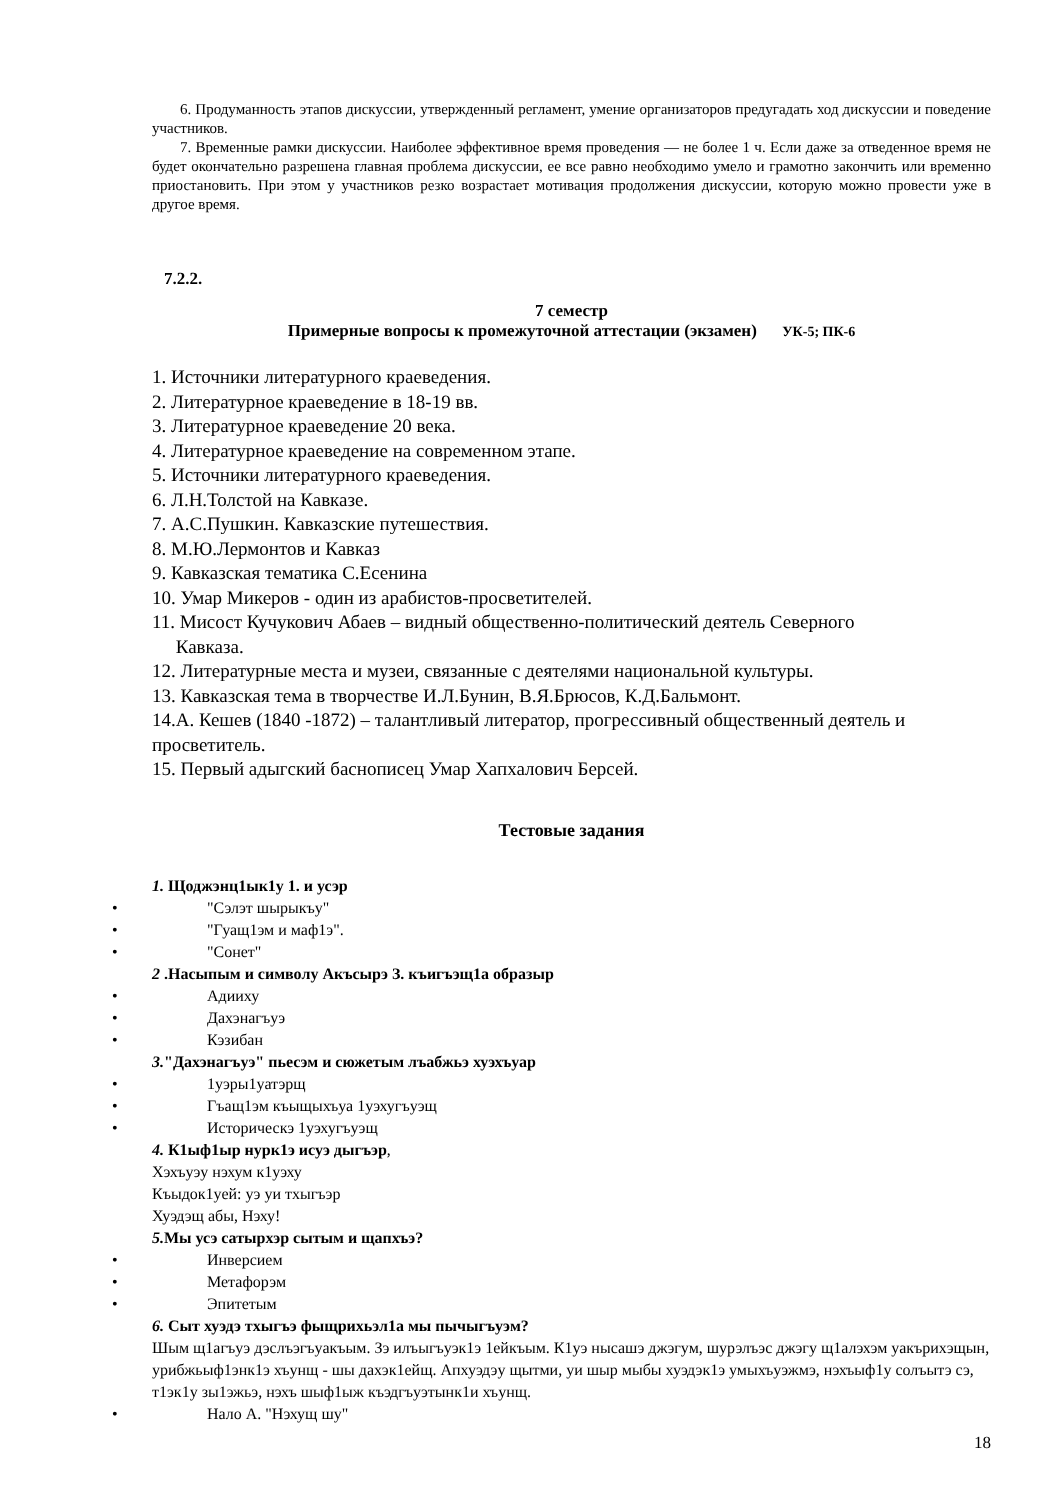6. Продуманность этапов дискуссии, утвержденный регламент, умение организаторов предугадать ход дискуссии и поведение участников.
7. Временные рамки дискуссии. Наиболее эффективное время проведения — не более 1 ч. Если даже за отведенное время не будет окончательно разрешена главная проблема дискуссии, ее все равно необходимо умело и грамотно закончить или временно приостановить. При этом у участников резко возрастает мотивация продолжения дискуссии, которую можно провести уже в другое время.
7.2.2.
7 семестр
Примерные вопросы к промежуточной аттестации (экзамен) УК-5; ПК-6
1. Источники литературного краеведения.
2. Литературное краеведение в 18-19 вв.
3. Литературное краеведение 20 века.
4. Литературное краеведение на современном этапе.
5. Источники литературного краеведения.
6. Л.Н.Толстой на Кавказе.
7. А.С.Пушкин. Кавказские путешествия.
8. М.Ю.Лермонтов и Кавказ
9. Кавказская тематика С.Есенина
10. Умар Микеров - один из арабистов-просветителей.
11. Мисост Кучукович Абаев – видный общественно-политический деятель Северного
Кавказа.
12. Литературные места и музеи, связанные с деятелями национальной культуры.
13. Кавказская тема в творчестве И.Л.Бунин, В.Я.Брюсов, К.Д.Бальмонт.
14.А. Кешев (1840 -1872) – талантливый литератор, прогрессивный общественный деятель и просветитель.
15. Первый адыгский баснописец Умар Хапхалович Берсей.
Тестовые задания
1. Щоджэнц1ык1у 1. и усэр
• "Сэлэт шырыкъу"
• "Гуащ1эм и маф1э".
• "Сонет"
2 .Насыпым и символу Акъсырэ З. къигъэщ1а образыр
• Адииху
• Дахэнагъуэ
• Кэзибан
3."Дахэнагъуэ" пьесэм и сюжетым лъабжьэ хуэхъуар
• 1уэры1уатэрщ
• Гъащ1эм къыщыхъуа 1уэхугъуэщ
• Историческэ 1уэхугъуэщ
4. К1ыф1ыр нурк1э исуэ дыгъэр,
Хэхъуэу нэхум к1уэху
Къыдок1уей: уэ уи тхыгъэр
Хуэдэщ абы, Нэху!
5. Мы усэ сатырхэр сытым и щапхъэ?
• Инверсием
• Метафорэм
• Эпитетым
6. Сыт хуэдэ тхыгъэ фыщрихьэл1а мы пычыгъуэм?
Шым щ1агъуэ дэслъэгъуакъым. Зэ илъыгъуэк1э 1ейкъым. К1уэ нысашэ джэгум, шурэлъэс джэгу щ1алэхэм уакърихэщын, урибжьыф1энк1э хъунщ - шы дахэк1ейщ. Апхуэдэу щытми, уи шыр мыбы хуэдэк1э умыхъуэжмэ, нэхъыф1у солъытэ сэ, т1эк1у зы1эжьэ, нэхъ шыф1ыж къэдгъуэтынк1и хъунщ.
• Нало А. "Нэхущ шу"
18